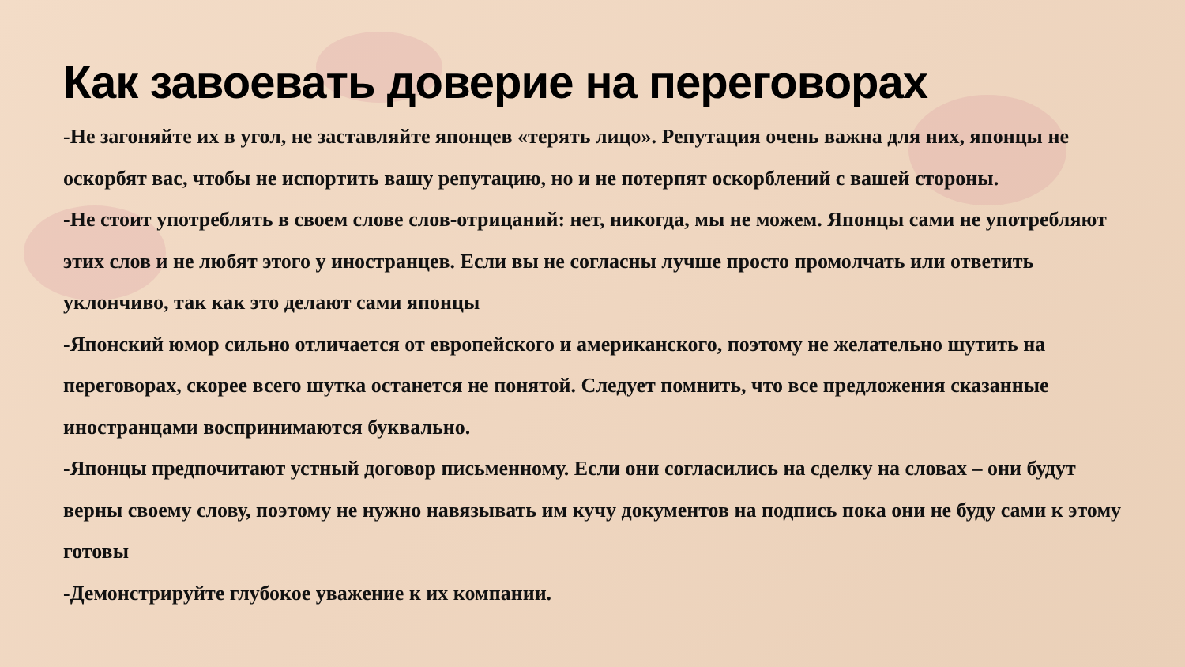Как завоевать доверие на переговорах
-Не загоняйте их в угол, не заставляйте японцев «терять лицо». Репутация очень важна для них, японцы не оскорбят вас, чтобы не испортить вашу репутацию, но и не потерпят оскорблений с вашей стороны.
-Не стоит употреблять в своем слове слов-отрицаний: нет, никогда, мы не можем. Японцы сами не употребляют этих слов и не любят этого у иностранцев. Если вы не согласны лучше просто промолчать или ответить уклончиво, так как это делают сами японцы
-Японский юмор сильно отличается от европейского и американского, поэтому не желательно шутить на переговорах, скорее всего шутка останется не понятой. Следует помнить, что все предложения сказанные иностранцами воспринимаются буквально.
-Японцы предпочитают устный договор письменному. Если они согласились на сделку на словах – они будут верны своему слову, поэтому не нужно навязывать им кучу документов на подпись пока они не буду сами к этому готовы
-Демонстрируйте глубокое уважение к их компании.